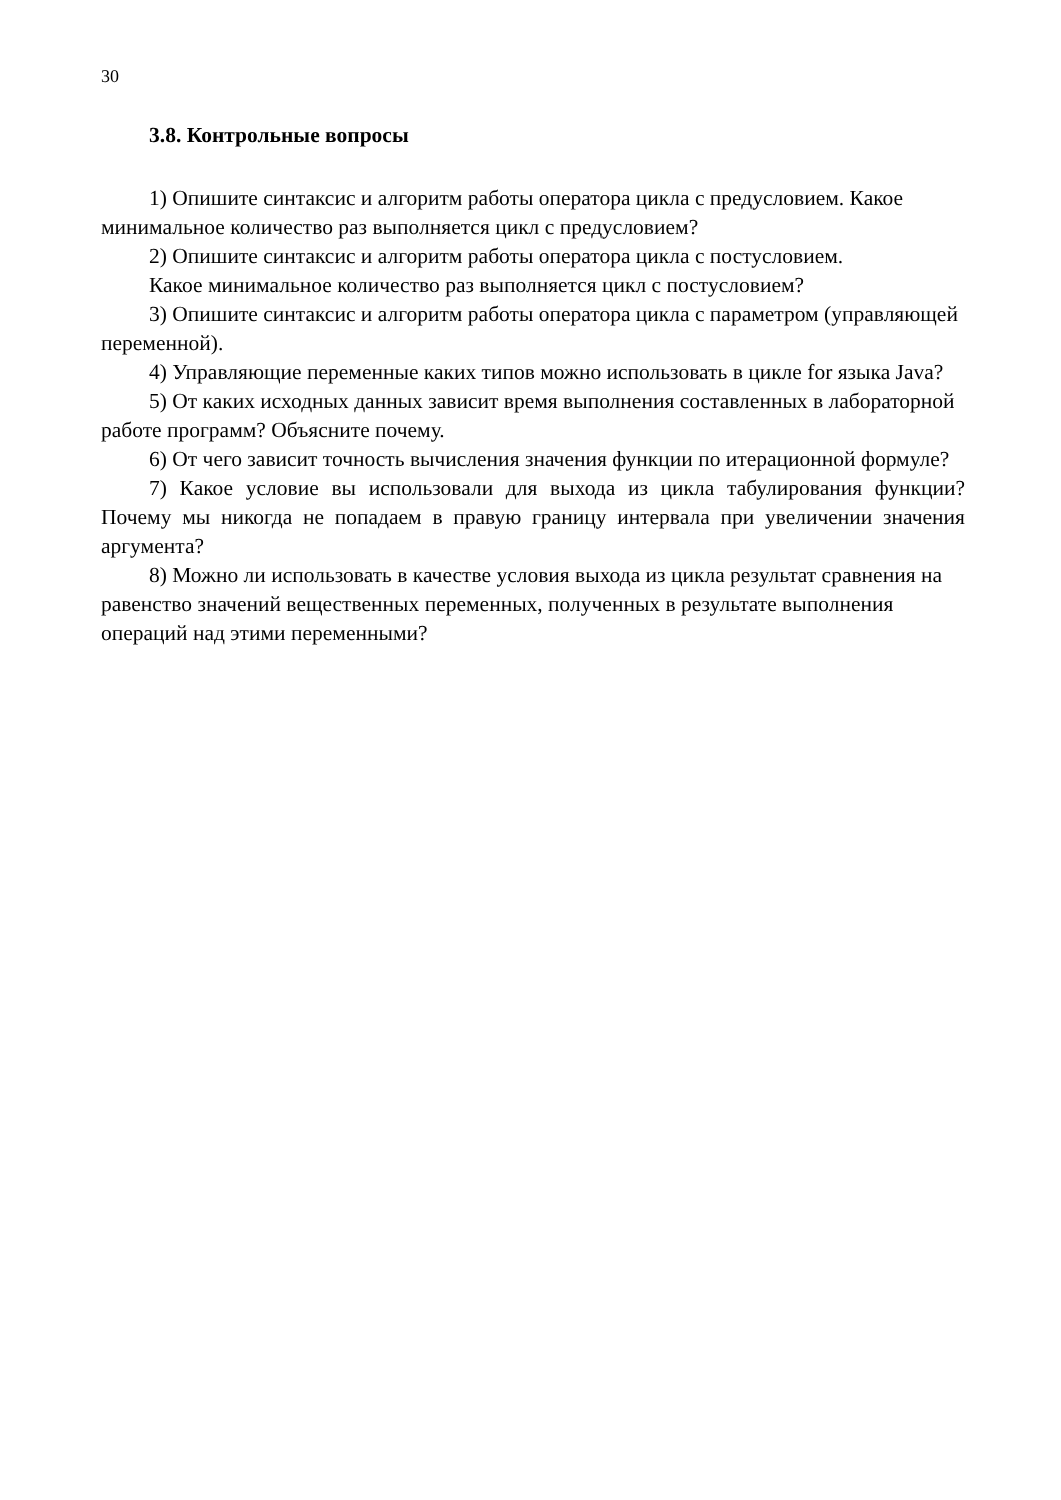30
3.8. Контрольные вопросы
1) Опишите синтаксис и алгоритм работы оператора цикла с предусловием. Какое минимальное количество раз выполняется цикл с предусловием?
2) Опишите синтаксис и алгоритм работы оператора цикла с постусловием.
Какое минимальное количество раз выполняется цикл с постусловием?
3) Опишите синтаксис и алгоритм работы оператора цикла с параметром (управляющей переменной).
4) Управляющие переменные каких типов можно использовать в цикле for языка Java?
5) От каких исходных данных зависит время выполнения составленных в лабораторной работе программ? Объясните почему.
6) От чего зависит точность вычисления значения функции по итерационной формуле?
7) Какое условие вы использовали для выхода из цикла табулирования функции? Почему мы никогда не попадаем в правую границу интервала при увеличении значения аргумента?
8) Можно ли использовать в качестве условия выхода из цикла результат сравнения на равенство значений вещественных переменных, полученных в результате выполнения операций над этими переменными?